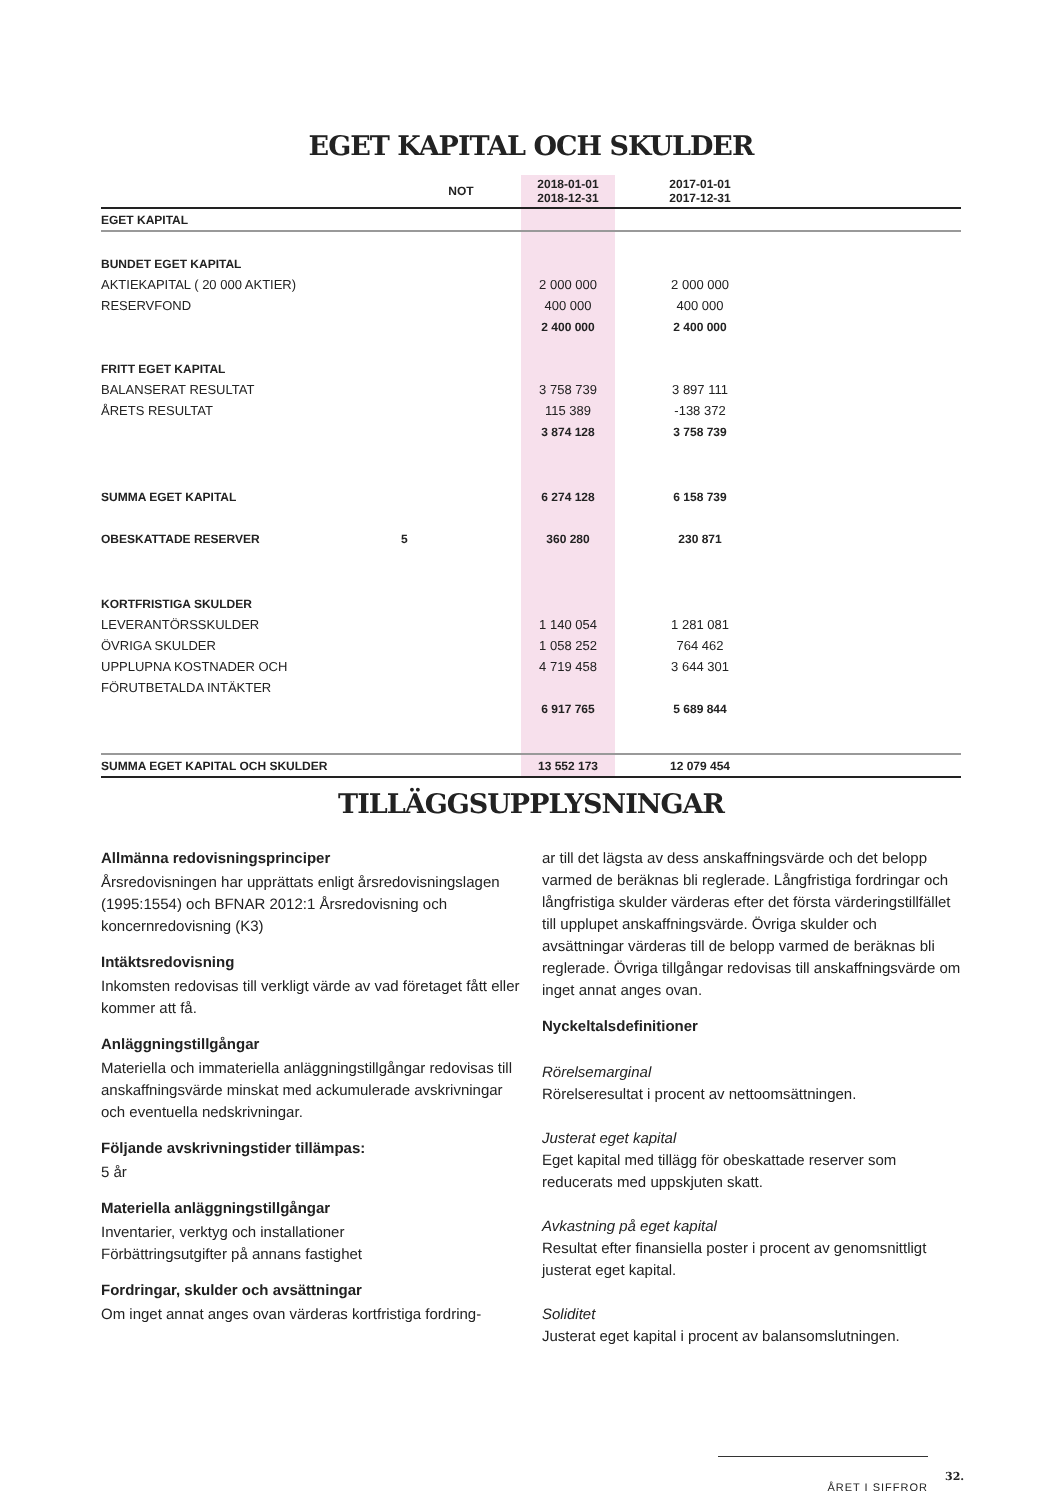EGET KAPITAL OCH SKULDER
| | NOT | 2018-01-01 2018-12-31 | 2017-01-01 2017-12-31 | |
| --- | --- | --- | --- | --- |
| EGET KAPITAL | | | | |
| BUNDET EGET KAPITAL | | | | |
| AKTIEKAPITAL ( 20 000 AKTIER) | | 2 000 000 | 2 000 000 | |
| RESERVFOND | | 400 000 | 400 000 | |
| | | 2 400 000 | 2 400 000 | |
| FRITT EGET KAPITAL | | | | |
| BALANSERAT RESULTAT | | 3 758 739 | 3 897 111 | |
| ÅRETS RESULTAT | | 115 389 | -138 372 | |
| | | 3 874 128 | 3 758 739 | |
| SUMMA EGET KAPITAL | | 6 274 128 | 6 158 739 | |
| OBESKATTADE RESERVER | 5 | 360 280 | 230 871 | |
| KORTFRISTIGA SKULDER | | | | |
| LEVERANTÖRSSKULDER | | 1 140 054 | 1 281 081 | |
| ÖVRIGA SKULDER | | 1 058 252 | 764 462 | |
| UPPLUPNA KOSTNADER OCH | | 4 719 458 | 3 644 301 | |
| FÖRUTBETALDA INTÄKTER | | | | |
| | | 6 917 765 | 5 689 844 | |
| SUMMA EGET KAPITAL OCH SKULDER | | 13 552 173 | 12 079 454 | |
TILLÄGGSUPPLYSNINGAR
Allmänna redovisningsprinciper
Årsredovisningen har upprättats enligt årsredovisningslagen (1995:1554) och BFNAR 2012:1 Årsredovisning och koncernredovisning (K3)
Intäktsredovisning
Inkomsten redovisas till verkligt värde av vad företaget fått eller kommer att få.
Anläggningstillgångar
Materiella och immateriella anläggningstillgångar redovisas till anskaffningsvärde minskat med ackumulerade avskrivningar och eventuella nedskrivningar.
Följande avskrivningstider tillämpas:
5 år
Materiella anläggningstillgångar
Inventarier, verktyg och installationer
Förbättringsutgifter på annans fastighet
Fordringar, skulder och avsättningar
Om inget annat anges ovan värderas kortfristiga fordring-
ar till det lägsta av dess anskaffningsvärde och det belopp varmed de beräknas bli reglerade. Långfristiga fordringar och långfristiga skulder värderas efter det första värderingstillfället till upplupet anskaffningsvärde. Övriga skulder och avsättningar värderas till de belopp varmed de beräknas bli reglerade. Övriga tillgångar redovisas till anskaffningsvärde om inget annat anges ovan.
Nyckeltalsdefinitioner
Rörelsemarginal
Rörelseresultat i procent av nettoomsättningen.
Justerat eget kapital
Eget kapital med tillägg för obeskattade reserver som reducerats med uppskjuten skatt.
Avkastning på eget kapital
Resultat efter finansiella poster i procent av genomsnittligt justerat eget kapital.
Soliditet
Justerat eget kapital i procent av balansomslutningen.
ÅRET I SIFFROR
32.